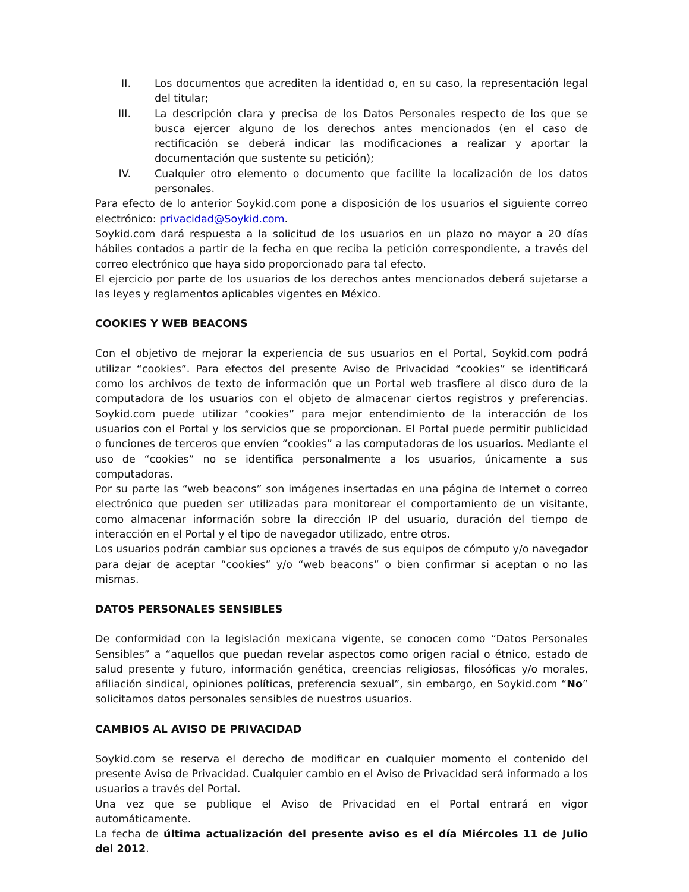II. Los documentos que acrediten la identidad o, en su caso, la representación legal del titular;
III. La descripción clara y precisa de los Datos Personales respecto de los que se busca ejercer alguno de los derechos antes mencionados (en el caso de rectificación se deberá indicar las modificaciones a realizar y aportar la documentación que sustente su petición);
IV. Cualquier otro elemento o documento que facilite la localización de los datos personales.
Para efecto de lo anterior Soykid.com pone a disposición de los usuarios el siguiente correo electrónico: privacidad@Soykid.com.
Soykid.com dará respuesta a la solicitud de los usuarios en un plazo no mayor a 20 días hábiles contados a partir de la fecha en que reciba la petición correspondiente, a través del correo electrónico que haya sido proporcionado para tal efecto.
El ejercicio por parte de los usuarios de los derechos antes mencionados deberá sujetarse a las leyes y reglamentos aplicables vigentes en México.
COOKIES Y WEB BEACONS
Con el objetivo de mejorar la experiencia de sus usuarios en el Portal, Soykid.com podrá utilizar “cookies”. Para efectos del presente Aviso de Privacidad “cookies” se identificará como los archivos de texto de información que un Portal web trasfiere al disco duro de la computadora de los usuarios con el objeto de almacenar ciertos registros y preferencias. Soykid.com puede utilizar “cookies” para mejor entendimiento de la interacción de los usuarios con el Portal y los servicios que se proporcionan. El Portal puede permitir publicidad o funciones de terceros que envíen “cookies” a las computadoras de los usuarios. Mediante el uso de “cookies” no se identifica personalmente a los usuarios, únicamente a sus computadoras.
Por su parte las “web beacons” son imágenes insertadas en una página de Internet o correo electrónico que pueden ser utilizadas para monitorear el comportamiento de un visitante, como almacenar información sobre la dirección IP del usuario, duración del tiempo de interacción en el Portal y el tipo de navegador utilizado, entre otros.
Los usuarios podrán cambiar sus opciones a través de sus equipos de cómputo y/o navegador para dejar de aceptar “cookies” y/o “web beacons” o bien confirmar si aceptan o no las mismas.
DATOS PERSONALES SENSIBLES
De conformidad con la legislación mexicana vigente, se conocen como “Datos Personales Sensibles” a “aquellos que puedan revelar aspectos como origen racial o étnico, estado de salud presente y futuro, información genética, creencias religiosas, filosóficas y/o morales, afiliación sindical, opiniones políticas, preferencia sexual”, sin embargo, en Soykid.com “No” solicitamos datos personales sensibles de nuestros usuarios.
CAMBIOS AL AVISO DE PRIVACIDAD
Soykid.com se reserva el derecho de modificar en cualquier momento el contenido del presente Aviso de Privacidad. Cualquier cambio en el Aviso de Privacidad será informado a los usuarios a través del Portal.
Una vez que se publique el Aviso de Privacidad en el Portal entrará en vigor automáticamente.
La fecha de última actualización del presente aviso es el día Miércoles 11 de Julio del 2012.